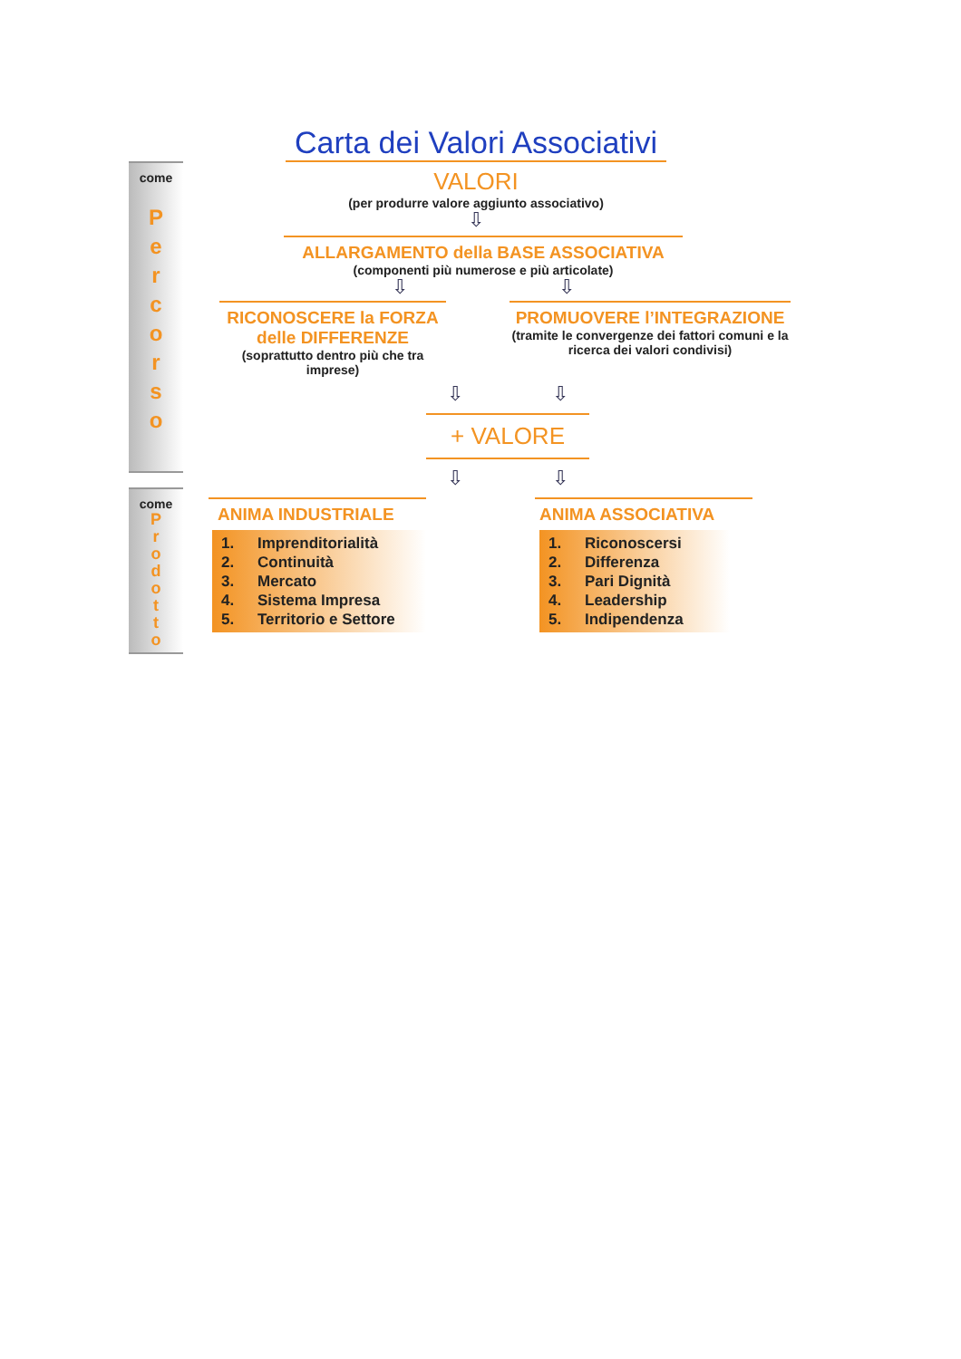come
P
e
r
c
o
r
s
o
come
P
r
o
d
o
t
t
o
Carta dei Valori Associativi
VALORI
(per produrre valore aggiunto associativo)
⇩
ALLARGAMENTO della BASE ASSOCIATIVA
(componenti più numerose e più articolate)
⇩ ⇩
RICONOSCERE la FORZA delle DIFFERENZE
(soprattutto dentro più che tra imprese)
PROMUOVERE l’INTEGRAZIONE
(tramite le convergenze dei fattori comuni e la ricerca dei valori condivisi)
⇩ ⇩
+ VALORE
⇩ ⇩
ANIMA INDUSTRIALE
1. Imprenditorialità
2. Continuità
3. Mercato
4. Sistema Impresa
5. Territorio e Settore
ANIMA ASSOCIATIVA
1. Riconoscersi
2. Differenza
3. Pari Dignità
4. Leadership
5. Indipendenza